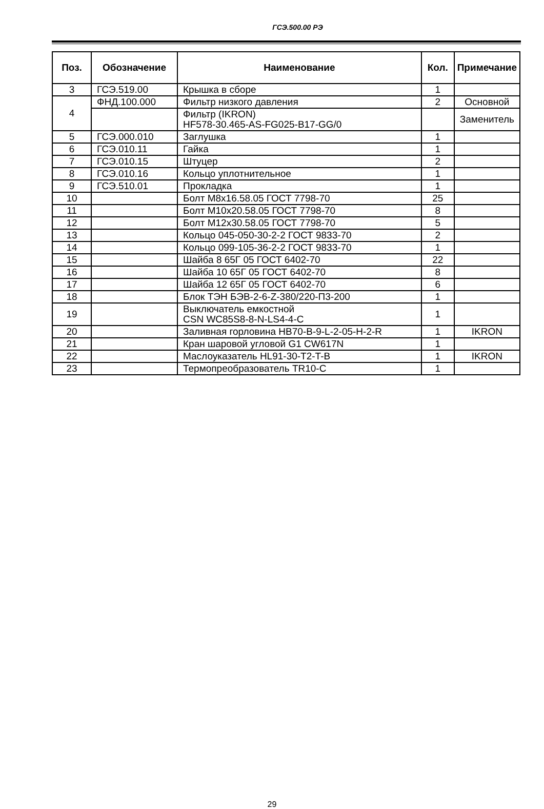ГСЭ.500.00 РЭ
| Поз. | Обозначение | Наименование | Кол. | Примечание |
| --- | --- | --- | --- | --- |
| 3 | ГСЭ.519.00 | Крышка в сборе | 1 | |
| 4 | ФНД.100.000 | Фильтр низкого давления | 2 | Основной |
| | | Фильтр (IKRON) HF578-30.465-AS-FG025-B17-GG/0 | | Заменитель |
| 5 | ГСЭ.000.010 | Заглушка | 1 | |
| 6 | ГСЭ.010.11 | Гайка | 1 | |
| 7 | ГСЭ.010.15 | Штуцер | 2 | |
| 8 | ГСЭ.010.16 | Кольцо уплотнительное | 1 | |
| 9 | ГСЭ.510.01 | Прокладка | 1 | |
| 10 | | Болт М8х16.58.05 ГОСТ 7798-70 | 25 | |
| 11 | | Болт М10х20.58.05 ГОСТ 7798-70 | 8 | |
| 12 | | Болт М12х30.58.05 ГОСТ 7798-70 | 5 | |
| 13 | | Кольцо 045-050-30-2-2 ГОСТ 9833-70 | 2 | |
| 14 | | Кольцо 099-105-36-2-2 ГОСТ 9833-70 | 1 | |
| 15 | | Шайба 8 65Г 05 ГОСТ 6402-70 | 22 | |
| 16 | | Шайба 10 65Г 05 ГОСТ 6402-70 | 8 | |
| 17 | | Шайба 12 65Г 05 ГОСТ 6402-70 | 6 | |
| 18 | | Блок ТЭН БЭВ-2-6-Z-380/220-П3-200 | 1 | |
| 19 | | Выключатель емкостной CSN WC85S8-8-N-LS4-4-C | 1 | |
| 20 | | Заливная горловина HB70-B-9-L-2-05-H-2-R | 1 | IKRON |
| 21 | | Кран шаровой угловой G1 CW617N | 1 | |
| 22 | | Маслоуказатель HL91-30-T2-T-B | 1 | IKRON |
| 23 | | Термопреобразователь TR10-C | 1 | |
29